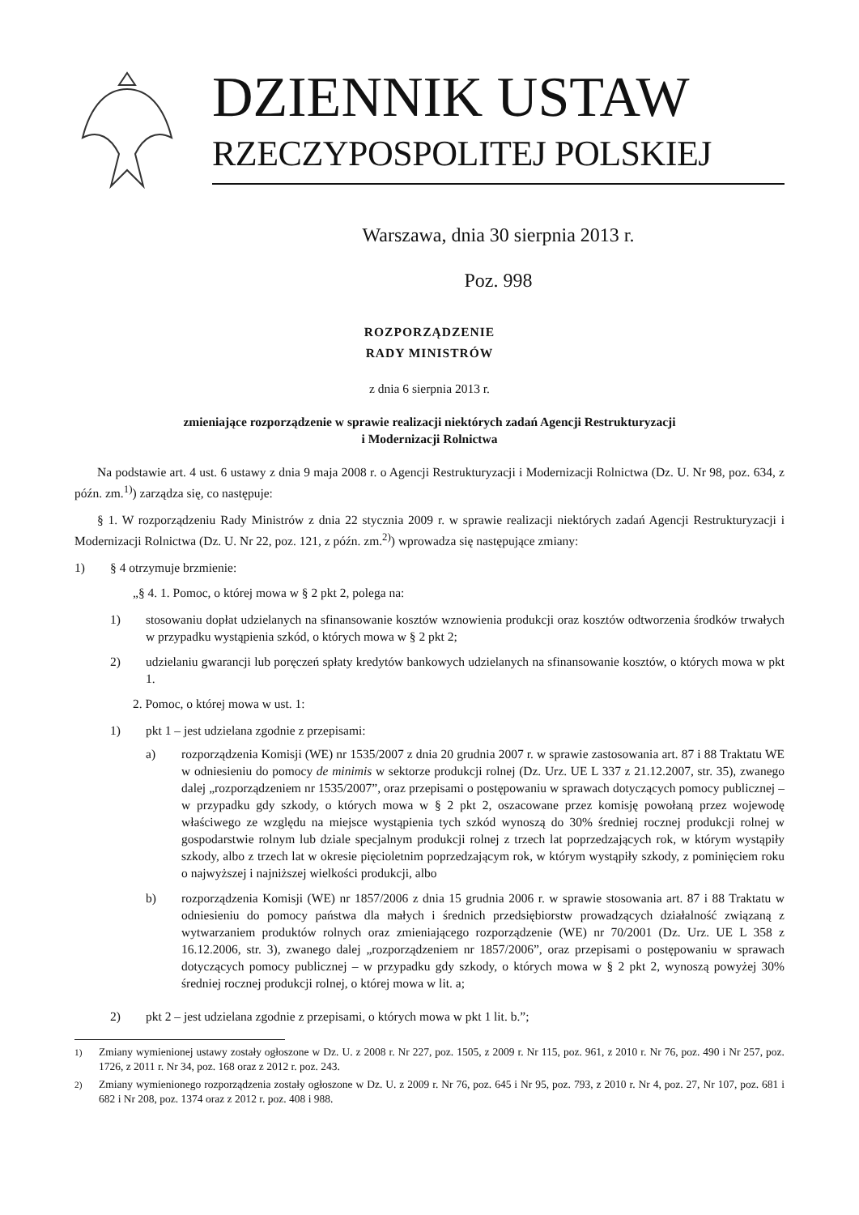DZIENNIK USTAW
RZECZYPOSPOLITEJ POLSKIEJ
Warszawa, dnia 30 sierpnia 2013 r.
Poz. 998
ROZPORZĄDZENIE
RADY MINISTRÓW
z dnia 6 sierpnia 2013 r.
zmieniające rozporządzenie w sprawie realizacji niektórych zadań Agencji Restrukturyzacji
i Modernizacji Rolnictwa
Na podstawie art. 4 ust. 6 ustawy z dnia 9 maja 2008 r. o Agencji Restrukturyzacji i Modernizacji Rolnictwa (Dz. U. Nr 98, poz. 634, z późn. zm.<sup>1)</sup>) zarządza się, co następuje:
§ 1. W rozporządzeniu Rady Ministrów z dnia 22 stycznia 2009 r. w sprawie realizacji niektórych zadań Agencji Restrukturyzacji i Modernizacji Rolnictwa (Dz. U. Nr 22, poz. 121, z późn. zm.<sup>2)</sup>) wprowadza się następujące zmiany:
1) § 4 otrzymuje brzmienie:
„§ 4. 1. Pomoc, o której mowa w § 2 pkt 2, polega na:
1) stosowaniu dopłat udzielanych na sfinansowanie kosztów wznowienia produkcji oraz kosztów odtworzenia środków trwałych w przypadku wystąpienia szkód, o których mowa w § 2 pkt 2;
2) udzielaniu gwarancji lub poręczeń spłaty kredytów bankowych udzielanych na sfinansowanie kosztów, o których mowa w pkt 1.
2. Pomoc, o której mowa w ust. 1:
1) pkt 1 – jest udzielana zgodnie z przepisami:
a) rozporządzenia Komisji (WE) nr 1535/2007 z dnia 20 grudnia 2007 r. w sprawie zastosowania art. 87 i 88 Traktatu WE w odniesieniu do pomocy de minimis w sektorze produkcji rolnej (Dz. Urz. UE L 337 z 21.12.2007, str. 35), zwanego dalej „rozporządzeniem nr 1535/2007”, oraz przepisami o postępowaniu w sprawach dotyczących pomocy publicznej – w przypadku gdy szkody, o których mowa w § 2 pkt 2, oszacowane przez komisję powołaną przez wojewodę właściwego ze względu na miejsce wystąpienia tych szkód wynoszą do 30% średniej rocznej produkcji rolnej w gospodarstwie rolnym lub dziale specjalnym produkcji rolnej z trzech lat poprzedzających rok, w którym wystąpiły szkody, albo z trzech lat w okresie pięcioletnim poprzedzającym rok, w którym wystąpiły szkody, z pominięciem roku o najwyższej i najniższej wielkości produkcji, albo
b) rozporządzenia Komisji (WE) nr 1857/2006 z dnia 15 grudnia 2006 r. w sprawie stosowania art. 87 i 88 Traktatu w odniesieniu do pomocy państwa dla małych i średnich przedsiębiorstw prowadzących działalność związaną z wytwarzaniem produktów rolnych oraz zmieniającego rozporządzenie (WE) nr 70/2001 (Dz. Urz. UE L 358 z 16.12.2006, str. 3), zwanego dalej „rozporządzeniem nr 1857/2006”, oraz przepisami o postępowaniu w sprawach dotyczących pomocy publicznej – w przypadku gdy szkody, o których mowa w § 2 pkt 2, wynoszą powyżej 30% średniej rocznej produkcji rolnej, o której mowa w lit. a;
2) pkt 2 – jest udzielana zgodnie z przepisami, o których mowa w pkt 1 lit. b.”;
<sup>1)</sup> Zmiany wymienionej ustawy zostały ogłoszone w Dz. U. z 2008 r. Nr 227, poz. 1505, z 2009 r. Nr 115, poz. 961, z 2010 r. Nr 76, poz. 490 i Nr 257, poz. 1726, z 2011 r. Nr 34, poz. 168 oraz z 2012 r. poz. 243.
<sup>2)</sup> Zmiany wymienionego rozporządzenia zostały ogłoszone w Dz. U. z 2009 r. Nr 76, poz. 645 i Nr 95, poz. 793, z 2010 r. Nr 4, poz. 27, Nr 107, poz. 681 i 682 i Nr 208, poz. 1374 oraz z 2012 r. poz. 408 i 988.